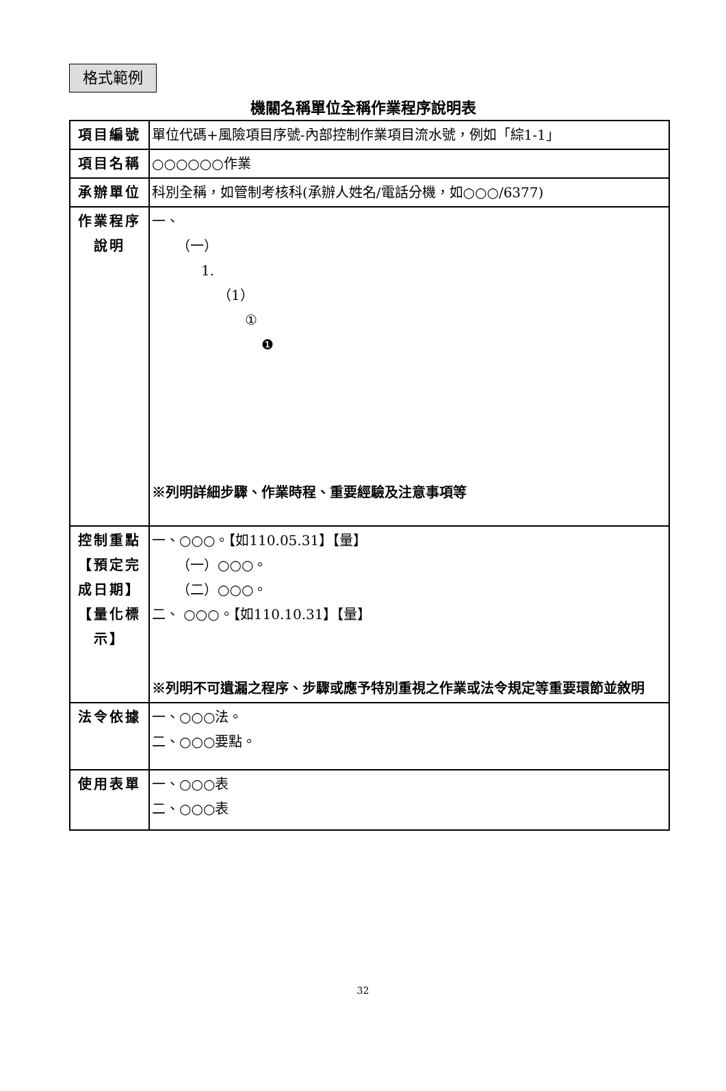格式範例
機關名稱單位全稱作業程序說明表
| 項目編號 | 單位代碼+風險項目序號-內部控制作業項目流水號，例如「綜1-1」 |
| 項目名稱 | ○○○○○○作業 |
| 承辦單位 | 科別全稱，如管制考核科(承辦人姓名/電話分機，如○○○/6377) |
| 作業程序 說明 | 一、 （一） 1. （1） ① ❶ ※列明詳細步驟、作業時程、重要經驗及注意事項等 |
| 控制重點 【預定完成日期】 【量化標示】 | 一、○○○。【如110.05.31】【量】 （一）○○○。 （二）○○○。 二、 ○○○。【如110.10.31】【量】 ※列明不可遺漏之程序、步驟或應予特別重視之作業或法令規定等重要環節並敘明 |
| 法令依據 | 一、○○○法。 二、○○○要點。 |
| 使用表單 | 一、○○○表 二、○○○表 |
32